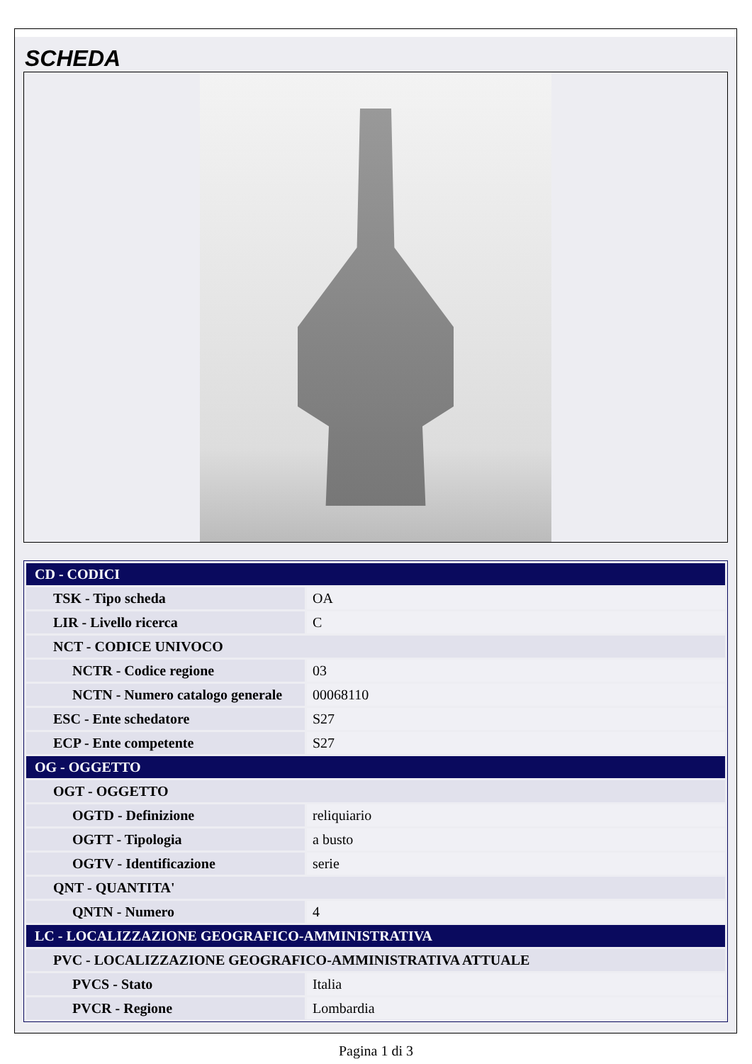SCHEDA
| CD - CODICI | |
| TSK - Tipo scheda | OA |
| LIR - Livello ricerca | C |
| NCT - CODICE UNIVOCO | |
| NCTR - Codice regione | 03 |
| NCTN - Numero catalogo generale | 00068110 |
| ESC - Ente schedatore | S27 |
| ECP - Ente competente | S27 |
| OG - OGGETTO | |
| OGT - OGGETTO | |
| OGTD - Definizione | reliquiario |
| OGTT - Tipologia | a busto |
| OGTV - Identificazione | serie |
| QNT - QUANTITA' | |
| QNTN - Numero | 4 |
| LC - LOCALIZZAZIONE GEOGRAFICO-AMMINISTRATIVA | |
| PVC - LOCALIZZAZIONE GEOGRAFICO-AMMINISTRATIVA ATTUALE | |
| PVCS - Stato | Italia |
| PVCR - Regione | Lombardia |
Pagina 1 di 3